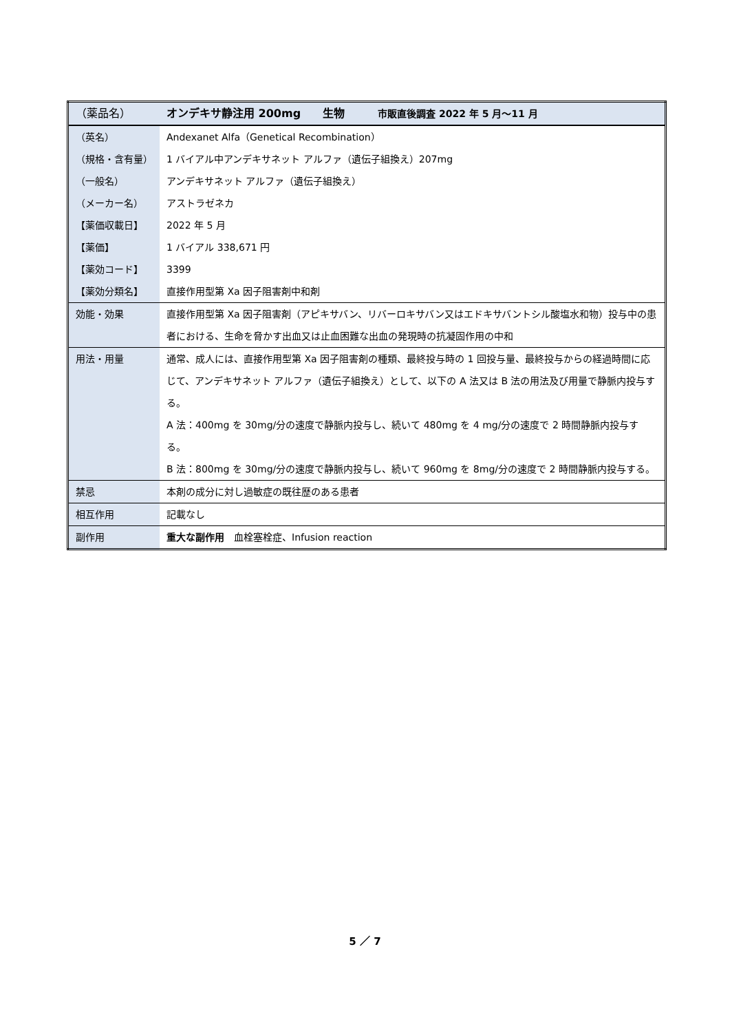| （薬品名） | オンデキサ静注用 200mg 生物 市販直後調査 2022 年 5 月～11 月 |
| （英名） | Andexanet Alfa（Genetical Recombination） |
| （規格・含有量） | 1 バイアル中アンデキサネット アルファ（遺伝子組換え）207mg |
| （一般名） | アンデキサネット アルファ（遺伝子組換え） |
| （メーカー名） | アストラゼネカ |
| 【薬価収載日】 | 2022 年 5 月 |
| 【薬価】 | 1 バイアル 338,671 円 |
| 【薬効コード】 | 3399 |
| 【薬効分類名】 | 直接作用型第 Xa 因子阻害剤中和剤 |
| 効能・効果 | 直接作用型第 Xa 因子阻害剤（アピキサバン、リバーロキサバン又はエドキサバントシル酸塩水和物）投与中の患者における、生命を脅かす出血又は止血困難な出血の発現時の抗凝固作用の中和 |
| 用法・用量 | 通常、成人には、直接作用型第 Xa 因子阻害剤の種類、最終投与時の 1 回投与量、最終投与からの経過時間に応じて、アンデキサネット アルファ（遺伝子組換え）として、以下の A 法又は B 法の用法及び用量で静脈内投与する。 A 法：400mg を 30mg/分の速度で静脈内投与し、続いて 480mg を 4 mg/分の速度で 2 時間静脈内投与する。 B 法：800mg を 30mg/分の速度で静脈内投与し、続いて 960mg を 8mg/分の速度で 2 時間静脈内投与する。 |
| 禁忌 | 本剤の成分に対し過敏症の既往歴のある患者 |
| 相互作用 | 記載なし |
| 副作用 | 重大な副作用 血栓塞栓症、Infusion reaction |
5 ／ 7